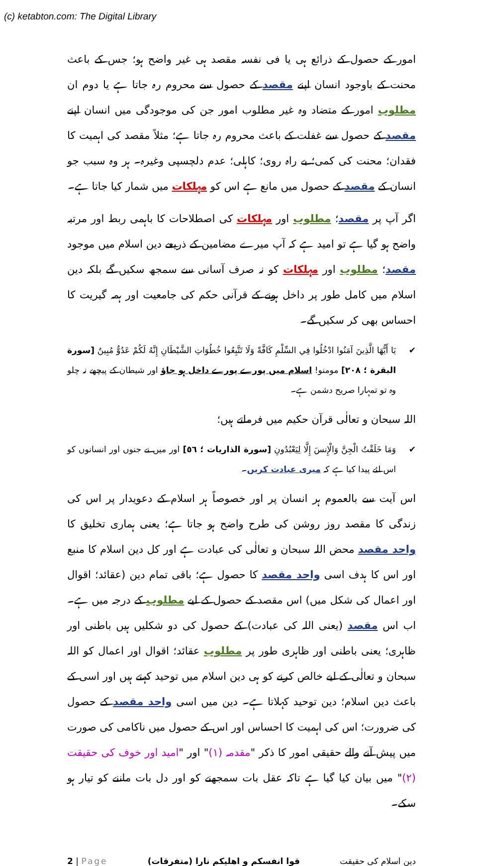(c) ketabton.com: The Digital Library
امور کے حصول کے ذرائع ہی یا فی نفسہ مقصد ہی غیر واضح ہو؛ جس کے باعث محنت کے باوجود انسان اپنے مقصد کے حصول سے محروم رہ جاتا ہے یا دوم ان مطلوب امور کے متضاد وہ غیر مطلوب امور جن کی موجودگی میں انسان اپنے مقصد کے حصول سے غفلت کے باعث محروم رہ جاتا ہے؛ مثلاً مقصد کی اہمیت کا فقدان؛ محنت کی کمی؛ بے راہ روی؛ کاہلی؛ عدم دلچسپی وغیرہ۔ ہر وہ سبب جو انسان کے مقصد کے حصول میں مانع ہے اس کو مہلکات میں شمار کیا جاتا ہے۔
اگر آپ پر مقصد؛ مطلوب اور مہلکات کی اصطلاحات کا باہمی ربط اور مرتبہ واضح ہو گیا ہے تو امید ہے کہ آپ میرے مضامین کے ذریعے دین اسلام میں موجود مقصد؛ مطلوب اور مہلکات کو نہ صرف آسانی سے سمجھ سکیں گے بلکہ دین اسلام میں کامل طور پر داخل ہونے کے قرآنی حکم کی جامعیت اور ہمہ گیریت کا احساس بھی کر سکیں گے۔
✔ يَا أَيُّهَا الَّذِينَ آمَنُوا ادْخُلُوا فِي السِّلْمِ كَافَّةً وَلَا تَتَّبِعُوا خُطُوَاتِ الشَّيْطَانِ إِنَّهُ لَكُمْ عَدُوٌّ مُبِينٌ [سورة البقرة ؛ ٢٠٨] مومنو! اسلام میں پورے پورے داخل ہو جاؤ اور شیطان کے پیچھے نہ چلو وہ تو تمہارا صریح دشمن ہے۔
اللہ سبحان و تعالٰی قرآن حکیم میں فرماتے ہیں؛
✔ وَمَا خَلَقْتُ الْجِنَّ وَالْإِنسَ إِلَّا لِيَعْبُدُونِ [سورة الذاريات ؛ ٥٦] اور میں نے جنوں اور انسانوں کو اس لئے پیدا کیا ہے کہ میری عبادت کریں۔
اس آیت سے بالعموم ہر انسان پر اور خصوصاً ہر اسلام کے دعویدار پر اس کی زندگی کا مقصد روز روشن کی طرح واضح ہو جاتا ہے؛ یعنی ہماری تخلیق کا واحد مقصد محض اللہ سبحان و تعالٰی کی عبادت ہے اور کل دین اسلام کا منبع اور اس کا ہدف اسی واحد مقصد کا حصول ہے؛ باقی تمام دین (عقائد؛ اقوال اور اعمال کی شکل میں) اس مقصد کے حصول کے لیے مطلوب کے درجہ میں ہے۔ اب اس مقصد (یعنی اللہ کی عبادت) کے حصول کی دو شکلیں ہیں باطنی اور ظاہری؛ یعنی باطنی اور ظاہری طور پر مطلوب عقائد؛ اقوال اور اعمال کو اللہ سبحان و تعالٰی کے لیے خالص کرنے کو ہی دین اسلام میں توحید کہتے ہیں اور اسی کے باعث دین اسلام؛ دین توحید کہلاتا ہے۔ دین میں اسی واحد مقصد کے حصول کی ضرورت؛ اس کی اہمیت کا احساس اور اس کے حصول میں ناکامی کی صورت میں پیش آنے والے حقیقی امور کا ذکر "مقدمہ (١)" اور "امید اور خوف کی حقیقت (٢)" میں بیان کیا گیا ہے تاکہ عقل بات سمجھنے کو اور دل بات ماننے کو تیار ہو سکے۔
2 | Page قوا انفسکم و اهلیکم نارا (متفرقات) دین اسلام کی حقیقت